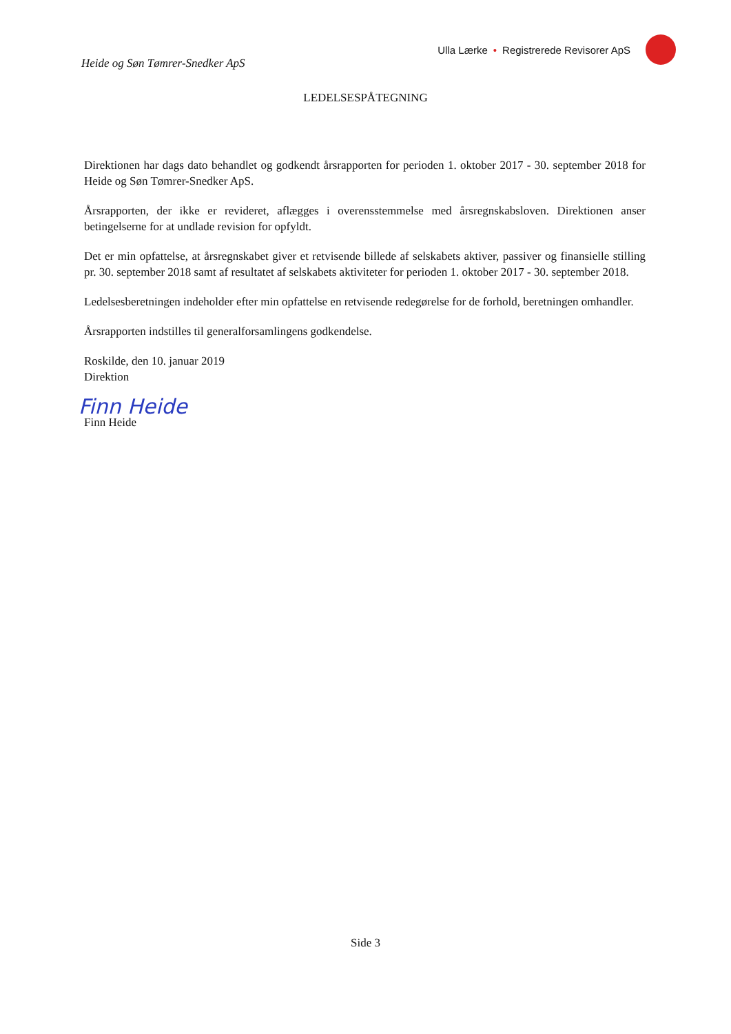Heide og Søn Tømrer-Snedker ApS
Ulla Lærke • Registrerede Revisorer ApS
LEDELSESPÅTEGNING
Direktionen har dags dato behandlet og godkendt årsrapporten for perioden 1. oktober 2017 - 30. september 2018 for Heide og Søn Tømrer-Snedker ApS.
Årsrapporten, der ikke er revideret, aflægges i overensstemmelse med årsregnskabsloven. Direktionen anser betingelserne for at undlade revision for opfyldt.
Det er min opfattelse, at årsregnskabet giver et retvisende billede af selskabets aktiver, passiver og finansielle stilling pr. 30. september 2018 samt af resultatet af selskabets aktiviteter for perioden 1. oktober 2017 - 30. september 2018.
Ledelsesberetningen indeholder efter min opfattelse en retvisende redegørelse for de forhold, beretningen omhandler.
Årsrapporten indstilles til generalforsamlingens godkendelse.
Roskilde, den 10. januar 2019
Direktion
Finn Heide
Finn Heide
Side 3